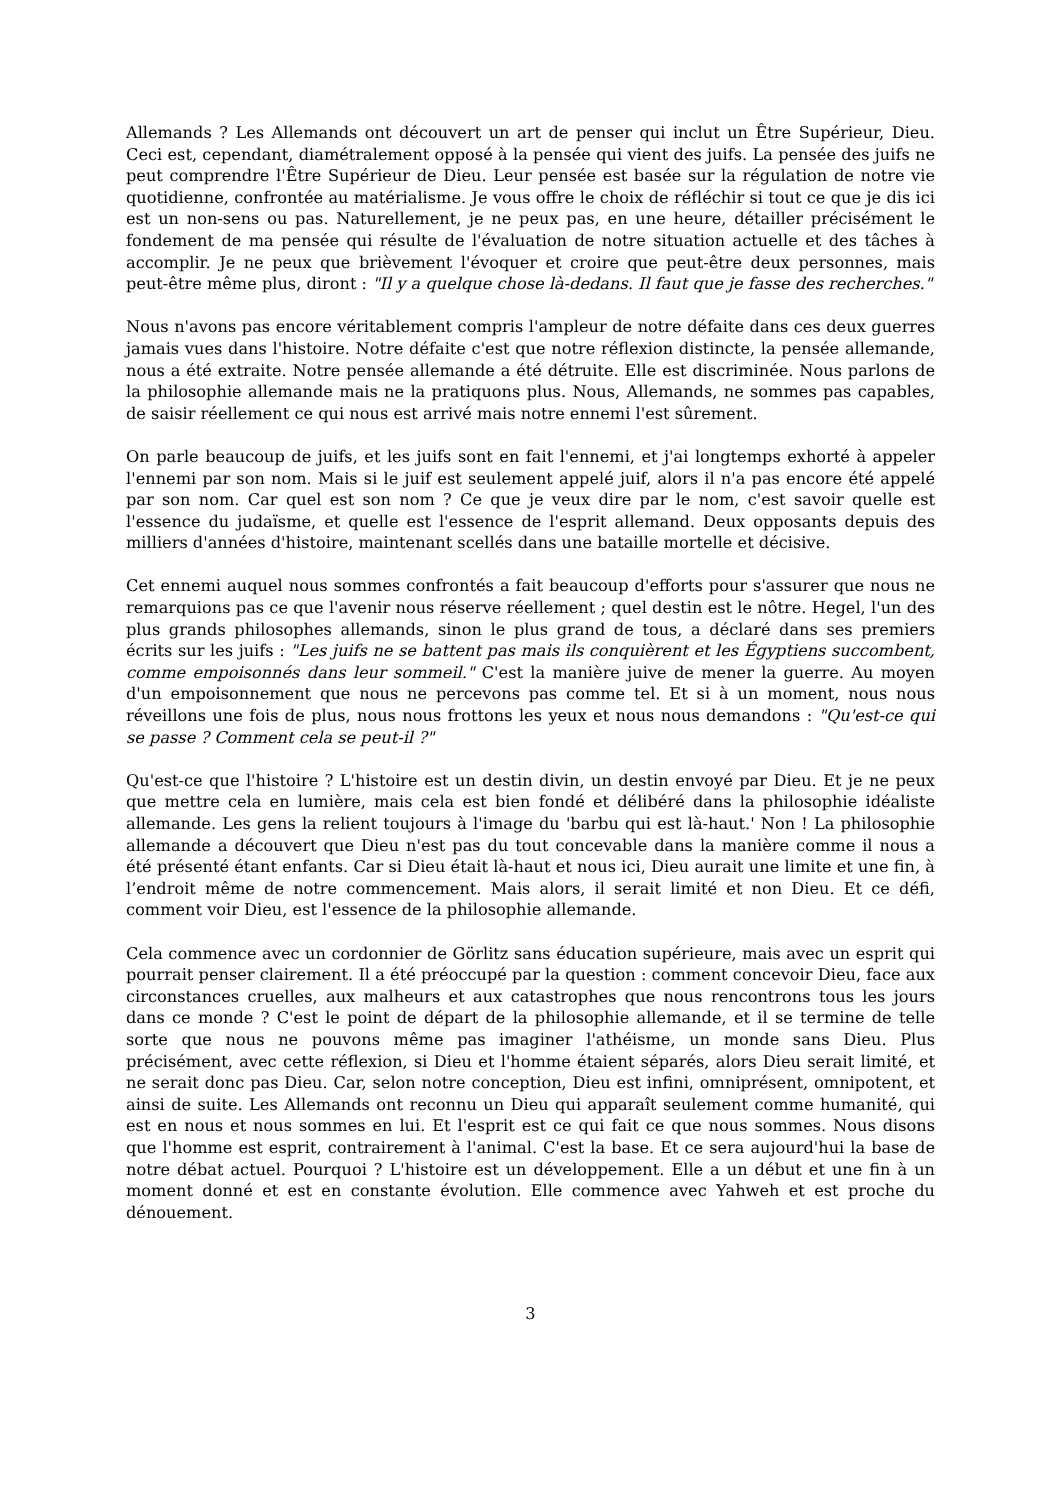Allemands ? Les Allemands ont découvert un art de penser qui inclut un Être Supérieur, Dieu. Ceci est, cependant, diamétralement opposé à la pensée qui vient des juifs. La pensée des juifs ne peut comprendre l'Être Supérieur de Dieu. Leur pensée est basée sur la régulation de notre vie quotidienne, confrontée au matérialisme. Je vous offre le choix de réfléchir si tout ce que je dis ici est un non-sens ou pas. Naturellement, je ne peux pas, en une heure, détailler précisément le fondement de ma pensée qui résulte de l'évaluation de notre situation actuelle et des tâches à accomplir. Je ne peux que brièvement l'évoquer et croire que peut-être deux personnes, mais peut-être même plus, diront : "Il y a quelque chose là-dedans. Il faut que je fasse des recherches."
Nous n'avons pas encore véritablement compris l'ampleur de notre défaite dans ces deux guerres jamais vues dans l'histoire. Notre défaite c'est que notre réflexion distincte, la pensée allemande, nous a été extraite. Notre pensée allemande a été détruite. Elle est discriminée. Nous parlons de la philosophie allemande mais ne la pratiquons plus. Nous, Allemands, ne sommes pas capables, de saisir réellement ce qui nous est arrivé mais notre ennemi l'est sûrement.
On parle beaucoup de juifs, et les juifs sont en fait l'ennemi, et j'ai longtemps exhorté à appeler l'ennemi par son nom. Mais si le juif est seulement appelé juif, alors il n'a pas encore été appelé par son nom. Car quel est son nom ? Ce que je veux dire par le nom, c'est savoir quelle est l'essence du judaïsme, et quelle est l'essence de l'esprit allemand. Deux opposants depuis des milliers d'années d'histoire, maintenant scellés dans une bataille mortelle et décisive.
Cet ennemi auquel nous sommes confrontés a fait beaucoup d'efforts pour s'assurer que nous ne remarquions pas ce que l'avenir nous réserve réellement ; quel destin est le nôtre. Hegel, l'un des plus grands philosophes allemands, sinon le plus grand de tous, a déclaré dans ses premiers écrits sur les juifs : "Les juifs ne se battent pas mais ils conquièrent et les Égyptiens succombent, comme empoisonnés dans leur sommeil." C'est la manière juive de mener la guerre. Au moyen d'un empoisonnement que nous ne percevons pas comme tel. Et si à un moment, nous nous réveillons une fois de plus, nous nous frottons les yeux et nous nous demandons : "Qu'est-ce qui se passe ? Comment cela se peut-il ?"
Qu'est-ce que l'histoire ? L'histoire est un destin divin, un destin envoyé par Dieu. Et je ne peux que mettre cela en lumière, mais cela est bien fondé et délibéré dans la philosophie idéaliste allemande. Les gens la relient toujours à l'image du 'barbu qui est là-haut.' Non ! La philosophie allemande a découvert que Dieu n'est pas du tout concevable dans la manière comme il nous a été présenté étant enfants. Car si Dieu était là-haut et nous ici, Dieu aurait une limite et une fin, à l’endroit même de notre commencement. Mais alors, il serait limité et non Dieu. Et ce défi, comment voir Dieu, est l'essence de la philosophie allemande.
Cela commence avec un cordonnier de Görlitz sans éducation supérieure, mais avec un esprit qui pourrait penser clairement. Il a été préoccupé par la question : comment concevoir Dieu, face aux circonstances cruelles, aux malheurs et aux catastrophes que nous rencontrons tous les jours dans ce monde ? C'est le point de départ de la philosophie allemande, et il se termine de telle sorte que nous ne pouvons même pas imaginer l'athéisme, un monde sans Dieu. Plus précisément, avec cette réflexion, si Dieu et l'homme étaient séparés, alors Dieu serait limité, et ne serait donc pas Dieu. Car, selon notre conception, Dieu est infini, omniprésent, omnipotent, et ainsi de suite. Les Allemands ont reconnu un Dieu qui apparaît seulement comme humanité, qui est en nous et nous sommes en lui. Et l'esprit est ce qui fait ce que nous sommes. Nous disons que l'homme est esprit, contrairement à l'animal. C'est la base. Et ce sera aujourd'hui la base de notre débat actuel. Pourquoi ? L'histoire est un développement. Elle a un début et une fin à un moment donné et est en constante évolution. Elle commence avec Yahweh et est proche du dénouement.
3